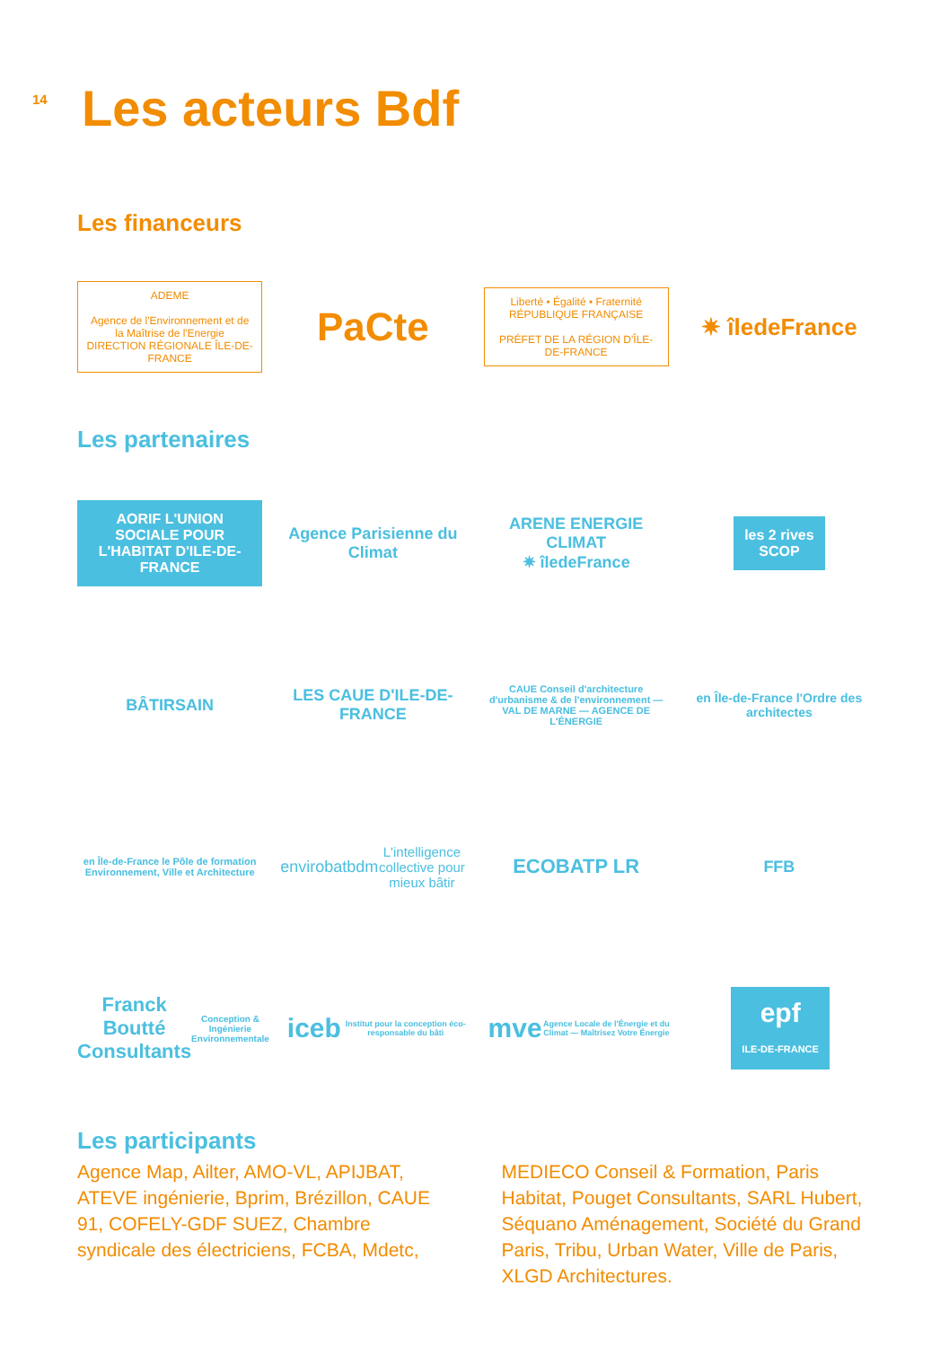14
Les acteurs Bdf
Les financeurs
ADEME
Agence de l'Environnement et de la Maîtrise de l'Energie
DIRECTION RÉGIONALE ÎLE-DE-FRANCE
PaCte
Liberté • Égalité • Fraternité
RÉPUBLIQUE FRANÇAISE
PRÉFET DE LA RÉGION D'ÎLE-DE-FRANCE
✷ îledeFrance
Les partenaires
AORIF L'UNION SOCIALE POUR L'HABITAT D'ILE-DE-FRANCE
Agence Parisienne du Climat
ARENE ENERGIE CLIMAT
✷ îledeFrance
les 2 rives
SCOP
BÂTIRSAIN
LES CAUE D'ILE-DE-FRANCE
CAUE Conseil d'architecture d'urbanisme & de l'environnement — VAL DE MARNE — AGENCE DE L'ÉNERGIE
en Île-de-France l'Ordre des architectes
en Île-de-France le Pôle de formation Environnement, Ville et Architecture
envirobatbdm
L'intelligence collective pour mieux bâtir
ECOBATP LR
FFB
Franck Boutté Consultants
Conception & Ingénierie Environnementale
iceb
Institut pour la conception éco-responsable du bâti
mve
Agence Locale de l'Énergie et du Climat — Maîtrisez Votre Énergie
epf
ILE-DE-FRANCE
Les participants
Agence Map, Ailter, AMO-VL, APIJBAT, ATEVE ingénierie, Bprim, Brézillon, CAUE 91, COFELY-GDF SUEZ, Chambre syndicale des électriciens, FCBA, Mdetc,
MEDIECO Conseil & Formation, Paris Habitat, Pouget Consultants, SARL Hubert, Séquano Aménagement, Société du Grand Paris, Tribu, Urban Water, Ville de Paris, XLGD Architectures.